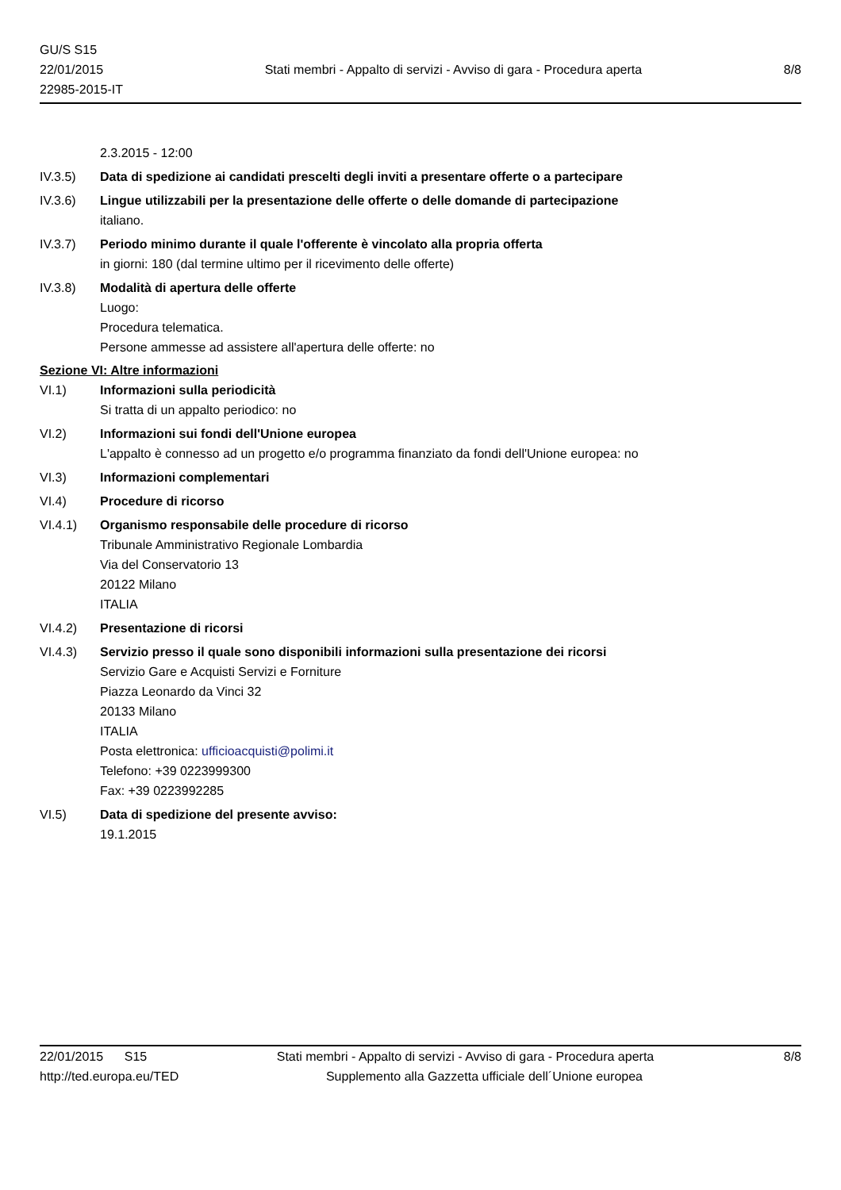GU/S S15
22/01/2015
22985-2015-IT
Stati membri - Appalto di servizi - Avviso di gara - Procedura aperta
8/8
2.3.2015 - 12:00
IV.3.5) Data di spedizione ai candidati prescelti degli inviti a presentare offerte o a partecipare
IV.3.6) Lingue utilizzabili per la presentazione delle offerte o delle domande di partecipazione
italiano.
IV.3.7) Periodo minimo durante il quale l'offerente è vincolato alla propria offerta
in giorni: 180 (dal termine ultimo per il ricevimento delle offerte)
IV.3.8) Modalità di apertura delle offerte
Luogo:
Procedura telematica.
Persone ammesse ad assistere all'apertura delle offerte: no
Sezione VI: Altre informazioni
VI.1) Informazioni sulla periodicità
Si tratta di un appalto periodico: no
VI.2) Informazioni sui fondi dell'Unione europea
L'appalto è connesso ad un progetto e/o programma finanziato da fondi dell'Unione europea: no
VI.3) Informazioni complementari
VI.4) Procedure di ricorso
VI.4.1) Organismo responsabile delle procedure di ricorso
Tribunale Amministrativo Regionale Lombardia
Via del Conservatorio 13
20122 Milano
ITALIA
VI.4.2) Presentazione di ricorsi
VI.4.3) Servizio presso il quale sono disponibili informazioni sulla presentazione dei ricorsi
Servizio Gare e Acquisti Servizi e Forniture
Piazza Leonardo da Vinci 32
20133 Milano
ITALIA
Posta elettronica: ufficioacquisti@polimi.it
Telefono: +39 0223999300
Fax: +39 0223992285
VI.5) Data di spedizione del presente avviso:
19.1.2015
22/01/2015 S15 Stati membri - Appalto di servizi - Avviso di gara - Procedura aperta
8/8
http://ted.europa.eu/TED Supplemento alla Gazzetta ufficiale dell´Unione europea